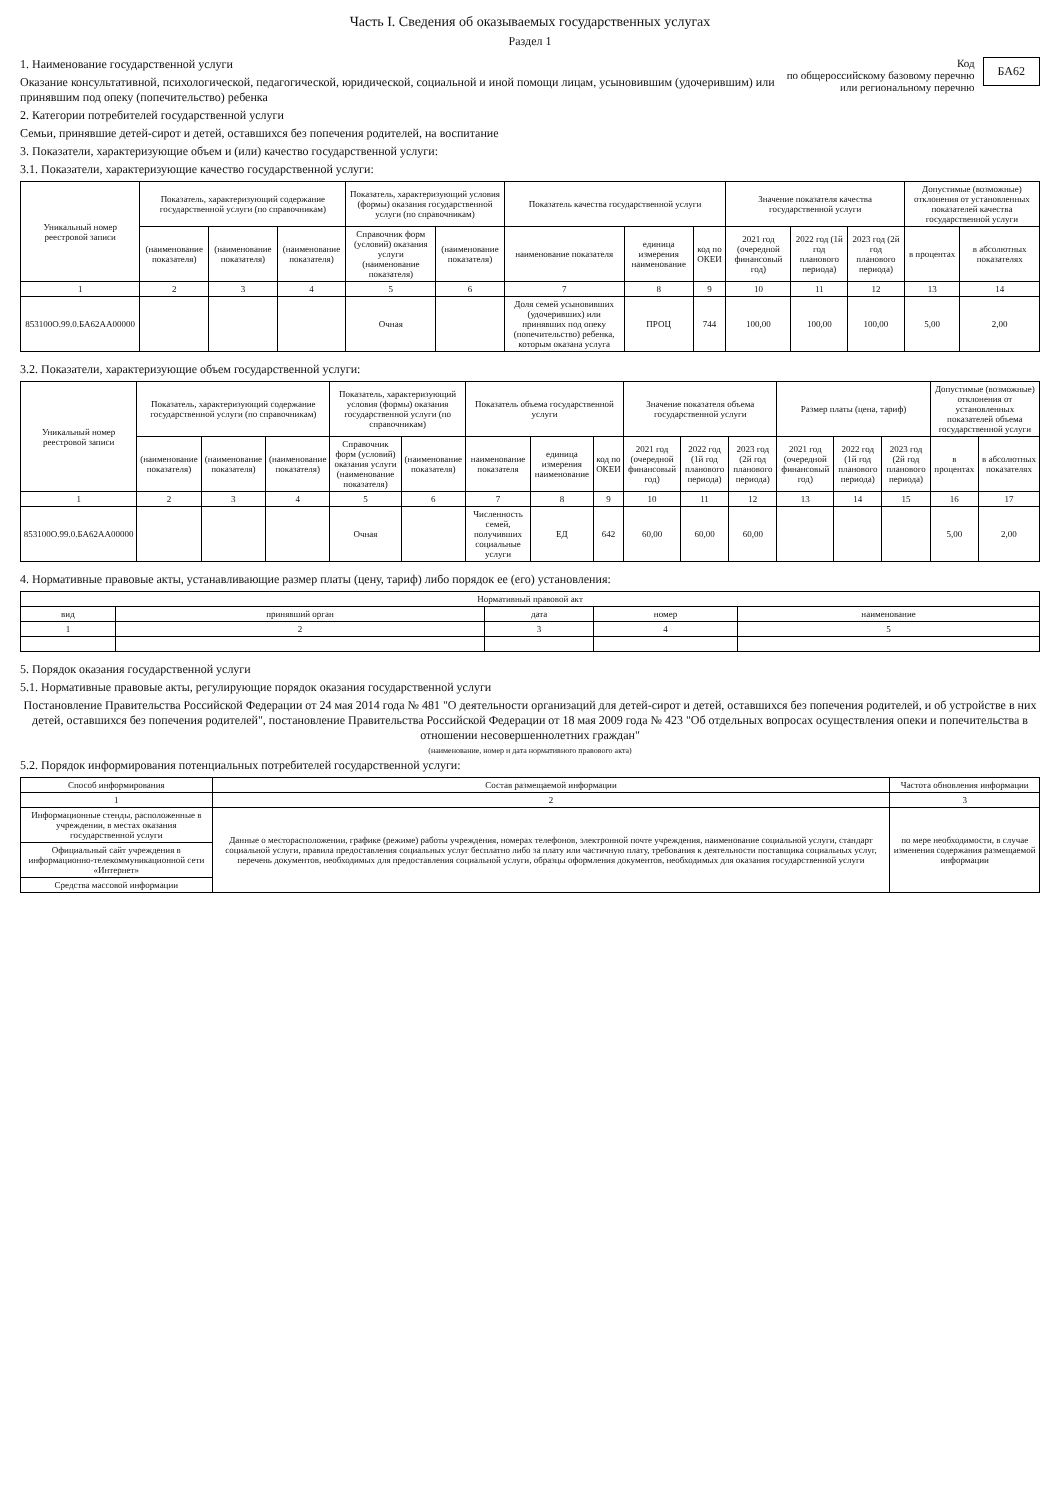Часть I. Сведения об оказываемых государственных услугах
Раздел 1
БА62
Код
по общероссийскому базовому перечню
или региональному перечню
1. Наименование государственной услуги
Оказание консультативной, психологической, педагогической, юридической, социальной и иной помощи лицам, усыновившим (удочерившим) или принявшим под опеку (попечительство) ребенка
2. Категории потребителей государственной услуги
Семьи, принявшие детей-сирот и детей, оставшихся без попечения родителей, на воспитание
3. Показатели, характеризующие объем и (или) качество государственной услуги:
3.1. Показатели, характеризующие качество государственной услуги:
| Уникальный номер реестровой записи | Показатель, характеризующий содержание государственной услуги (по справочникам) | | | Показатель, характеризующий условия (формы) оказания государственной услуги (по справочникам) | | Показатель качества государственной услуги | | | Значение показателя качества государственной услуги | | | Допустимые (возможные) отклонения от установленных показателей качества государственной услуги | |
| --- | --- | --- | --- | --- | --- | --- | --- | --- | --- | --- | --- | --- | --- |
| | (наименование показателя) | (наименование показателя) | (наименование показателя) | Справочник форм (условий) оказания услуги (наименование показателя) | (наименование показателя) | наименование показателя | единица измерения наименование | код по ОКЕИ | 2021 год (очередной финансовый год) | 2022 год (1й год планового периода) | 2023 год (2й год планового периода) | в процентах | в абсолютных показателях |
| 1 | 2 | 3 | 4 | 5 | 6 | 7 | 8 | 9 | 10 | 11 | 12 | 13 | 14 |
| 853100О.99.0.БА62АА00000 | | | | Очная | | Доля семей усыновивших (удочеривших) или принявших под опеку (попечительство) ребенка, которым оказана услуга | ПРОЦ | 744 | 100,00 | 100,00 | 100,00 | 5,00 | 2,00 |
3.2. Показатели, характеризующие объем государственной услуги:
| Уникальный номер реестровой записи | Показатель, характеризующий содержание государственной услуги (по справочникам) | | | Показатель, характеризующий условия (формы) оказания государственной услуги (по справочникам) | | Показатель объема государственной услуги | | | Значение показателя объема государственной услуги | | | Размер платы (цена, тариф) | | | Допустимые (возможные) отклонения от установленных показателей объема государственной услуги | |
| --- | --- | --- | --- | --- | --- | --- | --- | --- | --- | --- | --- | --- | --- | --- | --- | --- |
| | (наименование показателя) | (наименование показателя) | (наименование показателя) | Справочник форм (условий) оказания услуги (наименование показателя) | (наименование показателя) | наименование показателя | единица измерения наименование | код по ОКЕИ | 2021 год (очередной финансовый год) | 2022 год (1й год планового периода) | 2023 год (2й год планового периода) | 2021 год (очередной финансовый год) | 2022 год (1й год планового периода) | 2023 год (2й год планового периода) | в процентах | в абсолютных показателях |
| 1 | 2 | 3 | 4 | 5 | 6 | 7 | 8 | 9 | 10 | 11 | 12 | 13 | 14 | 15 | 16 | 17 |
| 853100О.99.0.БА62АА00000 | | | | Очная | | Численность семей, получивших социальные услуги | ЕД | 642 | 60,00 | 60,00 | 60,00 | | | | 5,00 | 2,00 |
4. Нормативные правовые акты, устанавливающие размер платы (цену, тариф) либо порядок ее (его) установления:
| Нормативный правовой акт | | | | |
| --- | --- | --- | --- | --- |
| вид | принявший орган | дата | номер | наименование |
| 1 | 2 | 3 | 4 | 5 |
5. Порядок оказания государственной услуги
5.1. Нормативные правовые акты, регулирующие порядок оказания государственной услуги
Постановление Правительства Российской Федерации от 24 мая 2014 года № 481 "О деятельности организаций для детей-сирот и детей, оставшихся без попечения родителей, и об устройстве в них детей, оставшихся без попечения родителей", постановление Правительства Российской Федерации от 18 мая 2009 года № 423 "Об отдельных вопросах осуществления опеки и попечительства в отношении несовершеннолетних граждан"
(наименование, номер и дата нормативного правового акта)
5.2. Порядок информирования потенциальных потребителей государственной услуги:
| Способ информирования | Состав размещаемой информации | Частота обновления информации |
| --- | --- | --- |
| 1 | 2 | 3 |
| Информационные стенды, расположенные в учреждении, в местах оказания государственной услуги | Данные о месторасположении, графике (режиме) работы учреждения, номерах телефонов, электронной почте учреждения, наименование социальной услуги, стандарт социальной услуги, правила предоставления социальных услуг бесплатно либо за плату или частичную плату, требования к деятельности поставщика социальных услуг, перечень документов, необходимых для предоставления социальной услуги, образцы оформления документов, необходимых для оказания государственной услуги | по мере необходимости, в случае изменения содержания размещаемой информации |
| Официальный сайт учреждения в информационно-телекоммуникационной сети «Интернет» | | |
| Средства массовой информации | | |